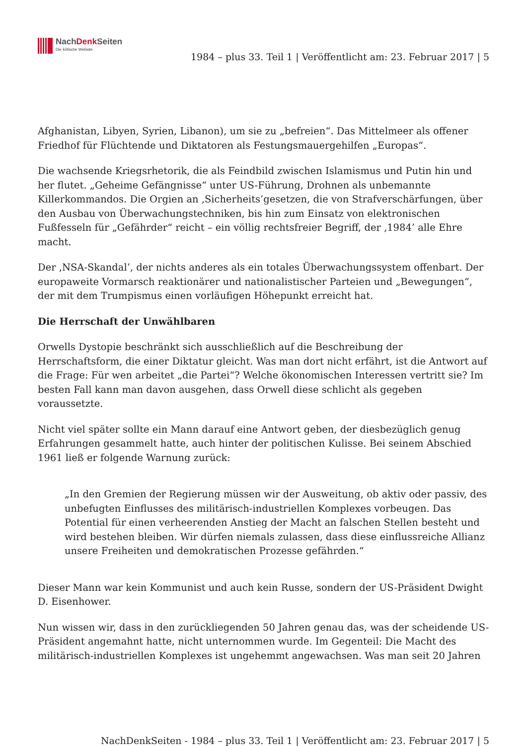NachDenk Seiten
Die kritische Website
1984 – plus 33. Teil 1 | Veröffentlicht am: 23. Februar 2017 | 5
Afghanistan, Libyen, Syrien, Libanon), um sie zu „befreien“. Das Mittelmeer als offener Friedhof für Flüchtende und Diktatoren als Festungsmauergehilfen „Europas“.
Die wachsende Kriegsrhetorik, die als Feindbild zwischen Islamismus und Putin hin und her flutet. „Geheime Gefängnisse“ unter US-Führung, Drohnen als unbemannte Killerkommandos. Die Orgien an ‚Sicherheits’gesetzen, die von Strafverschärfungen, über den Ausbau von Überwachungstechniken, bis hin zum Einsatz von elektronischen Fußfesseln für „Gefährder“ reicht – ein völlig rechtsfreier Begriff, der ‚1984’ alle Ehre macht.
Der ‚NSA-Skandal’, der nichts anderes als ein totales Überwachungssystem offenbart. Der europaweite Vormarsch reaktionärer und nationalistischer Parteien und „Bewegungen“, der mit dem Trumpismus einen vorläufigen Höhepunkt erreicht hat.
Die Herrschaft der Unwählbaren
Orwells Dystopie beschränkt sich ausschließlich auf die Beschreibung der Herrschaftsform, die einer Diktatur gleicht. Was man dort nicht erfährt, ist die Antwort auf die Frage: Für wen arbeitet „die Partei“? Welche ökonomischen Interessen vertritt sie? Im besten Fall kann man davon ausgehen, dass Orwell diese schlicht als gegeben voraussetzte.
Nicht viel später sollte ein Mann darauf eine Antwort geben, der diesbezüglich genug Erfahrungen gesammelt hatte, auch hinter der politischen Kulisse. Bei seinem Abschied 1961 ließ er folgende Warnung zurück:
„In den Gremien der Regierung müssen wir der Ausweitung, ob aktiv oder passiv, des unbefugten Einflusses des militärisch-industriellen Komplexes vorbeugen. Das Potential für einen verheerenden Anstieg der Macht an falschen Stellen besteht und wird bestehen bleiben. Wir dürfen niemals zulassen, dass diese einflussreiche Allianz unsere Freiheiten und demokratischen Prozesse gefährden.“
Dieser Mann war kein Kommunist und auch kein Russe, sondern der US-Präsident Dwight D. Eisenhower.
Nun wissen wir, dass in den zurückliegenden 50 Jahren genau das, was der scheidende US-Präsident angemahnt hatte, nicht unternommen wurde. Im Gegenteil: Die Macht des militärisch-industriellen Komplexes ist ungehemmt angewachsen. Was man seit 20 Jahren
NachDenkSeiten - 1984 – plus 33. Teil 1 | Veröffentlicht am: 23. Februar 2017 | 5